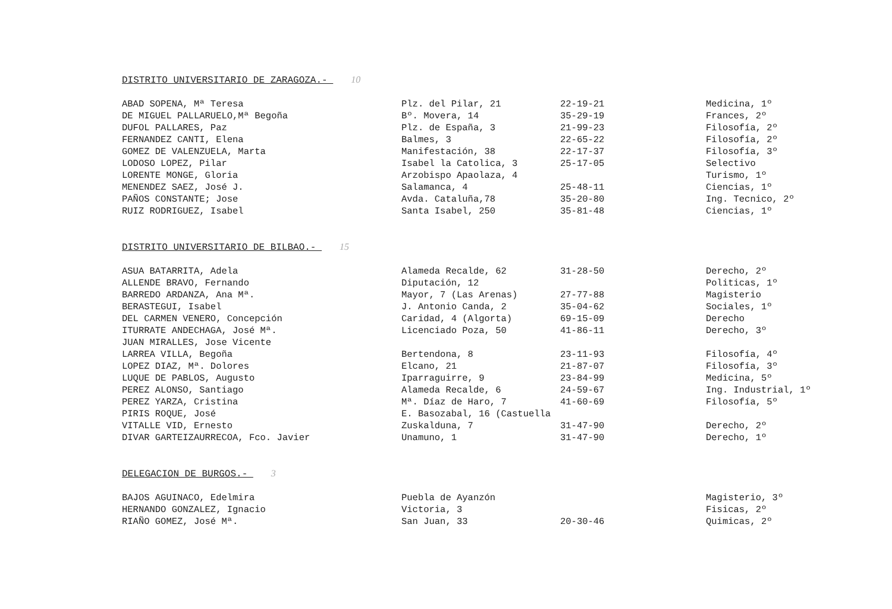DISTRITO UNIVERSITARIO DE ZARAGOZA.- 10
| ABAD SOPENA, Mª Teresa | Plz. del Pilar, 21 | 22-19-21 | Medicina, 1º |
| DE MIGUEL PALLARUELO,Mª Begoña | Bº. Movera, 14 | 35-29-19 | Frances, 2º |
| DUFOL PALLARES, Paz | Plz. de España, 3 | 21-99-23 | Filosofía, 2º |
| FERNANDEZ CANTI, Elena | Balmes, 3 | 22-65-22 | Filosofía, 2º |
| GOMEZ DE VALENZUELA, Marta | Manifestación, 38 | 22-17-37 | Filosofía, 3º |
| LODOSO LOPEZ, Pilar | Isabel la Catolica, 3 | 25-17-05 | Selectivo |
| LORENTE MONGE, Gloria | Arzobispo Apaolaza, 4 | | Turismo, 1º |
| MENENDEZ SAEZ, José J. | Salamanca, 4 | 25-48-11 | Ciencias, 1º |
| PAÑOS CONSTANTE; Jose | Avda. Cataluña,78 | 35-20-80 | Ing. Tecnico, 2º |
| RUIZ RODRIGUEZ, Isabel | Santa Isabel, 250 | 35-81-48 | Ciencias, 1º |
DISTRITO UNIVERSITARIO DE BILBAO.- 15
| ASUA BATARRITA, Adela | Alameda Recalde, 62 | 31-28-50 | Derecho, 2º |
| ALLENDE BRAVO, Fernando | Diputación, 12 | | Politicas, 1º |
| BARREDO ARDANZA, Ana Mª. | Mayor, 7 (Las Arenas) | 27-77-88 | Magisterio |
| BERASTEGUI, Isabel | J. Antonio Canda, 2 | 35-04-62 | Sociales, 1º |
| DEL CARMEN VENERO, Concepción | Caridad, 4 (Algorta) | 69-15-09 | Derecho |
| ITURRATE ANDECHAGA, José Mª. | Licenciado Poza, 50 | 41-86-11 | Derecho, 3º |
| JUAN MIRALLES, Jose Vicente | | | |
| LARREA VILLA, Begoña | Bertendona, 8 | 23-11-93 | Filosofía, 4º |
| LOPEZ DIAZ, Mª. Dolores | Elcano, 21 | 21-87-07 | Filosofía, 3º |
| LUQUE DE PABLOS, Augusto | Iparraguirre, 9 | 23-84-99 | Medicina, 5º |
| PEREZ ALONSO, Santiago | Alameda Recalde, 6 | 24-59-67 | Ing. Industrial, 1º |
| PEREZ YARZA, Cristina | Mª. Díaz de Haro, 7 | 41-60-69 | Filosofía, 5º |
| PIRIS ROQUE, José | E. Basozabal, 16 (Castuella | | |
| VITALLE VID, Ernesto | Zuskalduna, 7 | 31-47-90 | Derecho, 2º |
| DIVAR GARTEIZAURRECOA, Fco. Javier | Unamuno, 1 | 31-47-90 | Derecho, 1º |
DELEGACION DE BURGOS.- 3
| BAJOS AGUINACO, Edelmira | Puebla de Ayanzón | | Magisterio, 3º |
| HERNANDO GONZALEZ, Ignacio | Victoria, 3 | | Fisicas, 2º |
| RIAÑO GOMEZ, José Mª. | San Juan, 33 | 20-30-46 | Quimicas, 2º |